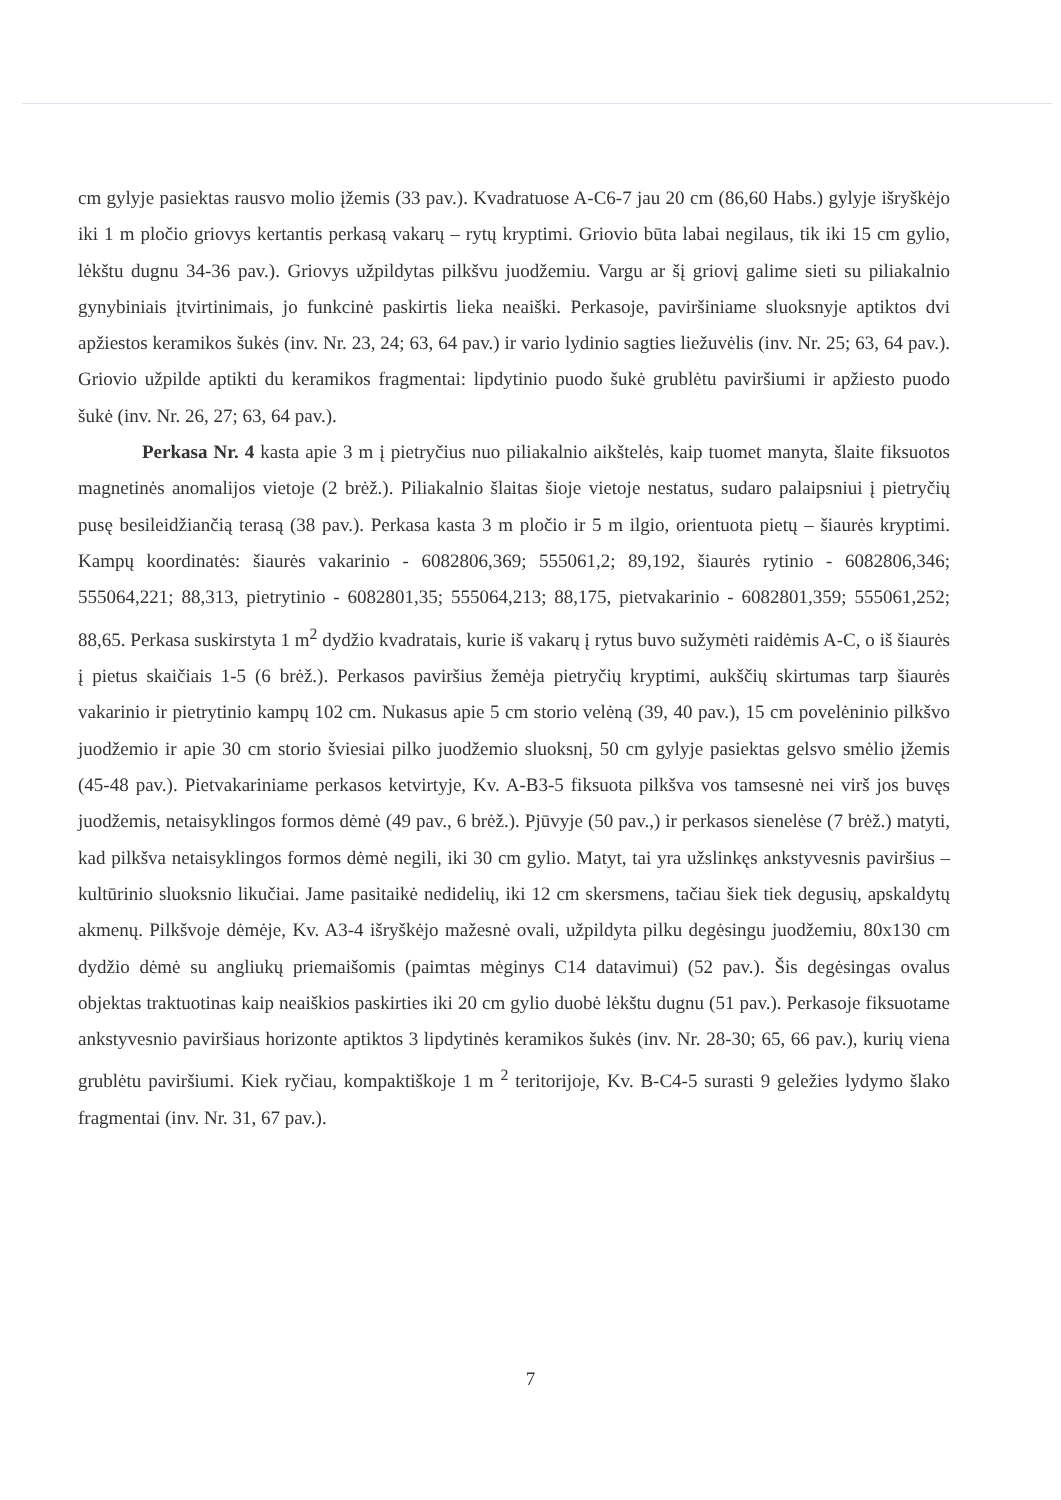cm gylyje pasiektas rausvo molio įžemis (33 pav.). Kvadratuose A-C6-7 jau 20 cm (86,60 Habs.) gylyje išryškėjo iki 1 m pločio griovys kertantis perkasą vakarų – rytų kryptimi. Griovio būta labai negilaus, tik iki 15 cm gylio, lėkštu dugnu 34-36 pav.). Griovys užpildytas pilkšvu juodžemiu. Vargu ar šį griovį galime sieti su piliakalnio gynybiniais įtvirtinimais, jo funkcinė paskirtis lieka neaiški. Perkasoje, paviršiniame sluoksnyje aptiktos dvi apžiestos keramikos šukės (inv. Nr. 23, 24; 63, 64 pav.) ir vario lydinio sagties liežuvėlis (inv. Nr. 25; 63, 64 pav.). Griovio užpilde aptikti du keramikos fragmentai: lipdytinio puodo šukė grublėtu paviršiumi ir apžiesto puodo šukė (inv. Nr. 26, 27; 63, 64 pav.).
Perkasa Nr. 4 kasta apie 3 m į pietryčius nuo piliakalnio aikštelės, kaip tuomet manyta, šlaite fiksuotos magnetinės anomalijos vietoje (2 brėž.). Piliakalnio šlaitas šioje vietoje nestatus, sudaro palaipsniui į pietryčių pusę besileidžiančią terasą (38 pav.). Perkasa kasta 3 m pločio ir 5 m ilgio, orientuota pietų – šiaurės kryptimi. Kampų koordinatės: šiaurės vakarinio - 6082806,369; 555061,2; 89,192, šiaurės rytinio - 6082806,346; 555064,221; 88,313, pietrytinio - 6082801,35; 555064,213; 88,175, pietvakarinio - 6082801,359; 555061,252; 88,65. Perkasa suskirstyta 1 m<sup>2</sup> dydžio kvadratais, kurie iš vakarų į rytus buvo sužymėti raidėmis A-C, o iš šiaurės į pietus skaičiais 1-5 (6 brėž.). Perkasos paviršius žemėja pietryčių kryptimi, aukščių skirtumas tarp šiaurės vakarinio ir pietrytinio kampų 102 cm. Nukasus apie 5 cm storio velėną (39, 40 pav.), 15 cm povelėninio pilkšvo juodžemio ir apie 30 cm storio šviesiai pilko juodžemio sluoksnį, 50 cm gylyje pasiektas gelsvo smėlio įžemis (45-48 pav.). Pietvakariniame perkasos ketvirtyje, Kv. A-B3-5 fiksuota pilkšva vos tamsesnė nei virš jos buvęs juodžemis, netaisyklingos formos dėmė (49 pav., 6 brėž.). Pjūvyje (50 pav.,) ir perkasos sienelėse (7 brėž.) matyti, kad pilkšva netaisyklingos formos dėmė negili, iki 30 cm gylio. Matyt, tai yra užslinkęs ankstyvesnis paviršius – kultūrinio sluoksnio likučiai. Jame pasitaikė nedidelių, iki 12 cm skersmens, tačiau šiek tiek degusių, apskaldytų akmenų. Pilkšvoje dėmėje, Kv. A3-4 išryškėjo mažesnė ovali, užpildyta pilku degėsingu juodžemiu, 80x130 cm dydžio dėmė su angliukų priemaišomis (paimtas mėginys C14 datavimui) (52 pav.). Šis degėsingas ovalus objektas traktuotinas kaip neaiškios paskirties iki 20 cm gylio duobė lėkštu dugnu (51 pav.). Perkasoje fiksuotame ankstyvesnio paviršiaus horizonte aptiktos 3 lipdytinės keramikos šukės (inv. Nr. 28-30; 65, 66 pav.), kurių viena grublėtu paviršiumi. Kiek ryčiau, kompaktiškoje 1 m <sup>2</sup> teritorijoje, Kv. B-C4-5 surasti 9 geležies lydymo šlako fragmentai (inv. Nr. 31, 67 pav.).
7